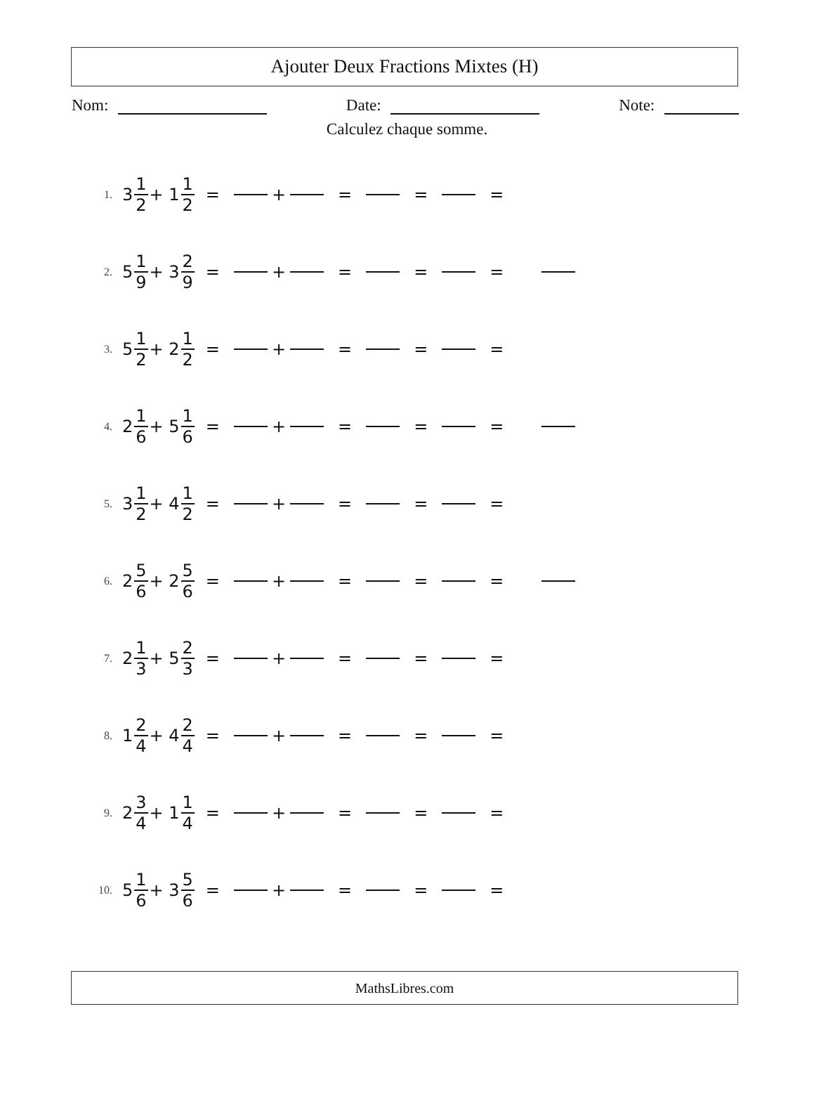Ajouter Deux Fractions Mixtes (H)
Nom: Date: Note:
Calculez chaque somme.
1. 3 1 2 + 1 1 2 = + = = =
2. 5 1 9 + 3 2 9 = + = = =
3. 5 1 2 + 2 1 2 = + = = =
4. 2 1 6 + 5 1 6 = + = = =
5. 3 1 2 + 4 1 2 = + = = =
6. 2 5 6 + 2 5 6 = + = = =
7. 2 1 3 + 5 2 3 = + = = =
8. 1 2 4 + 4 2 4 = + = = =
9. 2 3 4 + 1 1 4 = + = = =
10. 5 1 6 + 3 5 6 = + = = =
MathsLibres.com